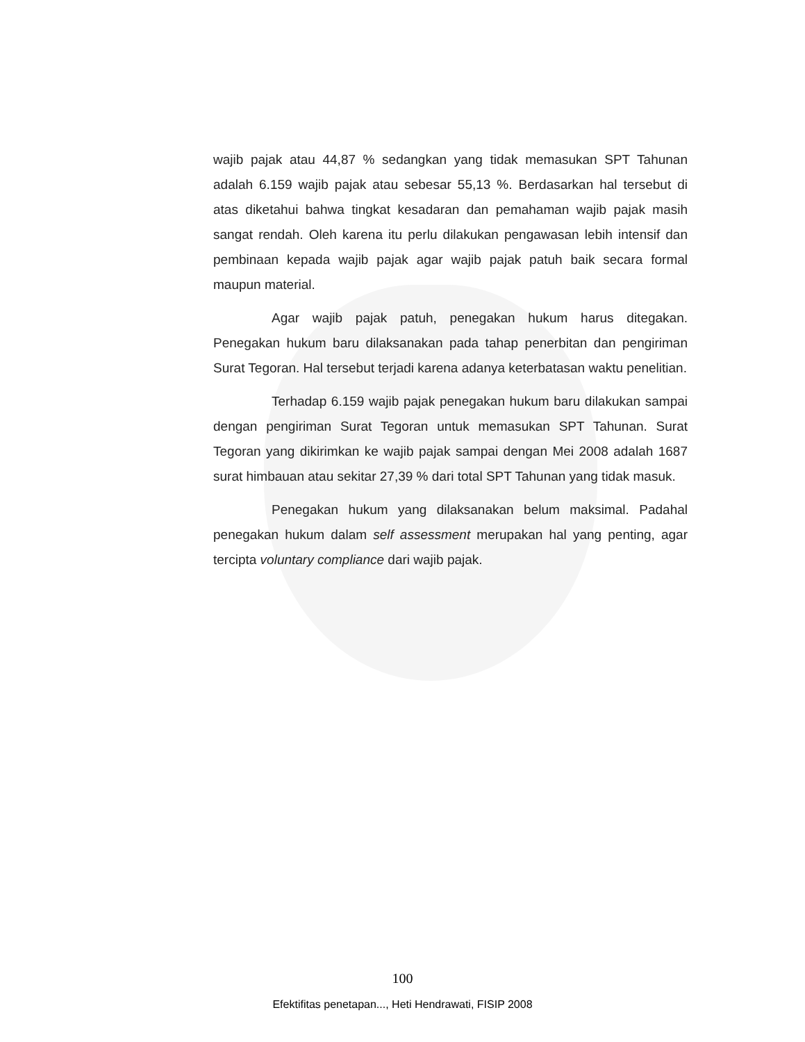wajib pajak atau 44,87 % sedangkan yang tidak memasukan SPT Tahunan adalah 6.159 wajib pajak atau sebesar 55,13 %. Berdasarkan hal tersebut di atas diketahui bahwa tingkat kesadaran dan pemahaman wajib pajak masih sangat rendah. Oleh karena itu perlu dilakukan pengawasan lebih intensif dan pembinaan kepada wajib pajak agar wajib pajak patuh baik secara formal maupun material.
Agar wajib pajak patuh, penegakan hukum harus ditegakan. Penegakan hukum baru dilaksanakan pada tahap penerbitan dan pengiriman Surat Tegoran. Hal tersebut terjadi karena adanya keterbatasan waktu penelitian.
Terhadap 6.159 wajib pajak penegakan hukum baru dilakukan sampai dengan pengiriman Surat Tegoran untuk memasukan SPT Tahunan. Surat Tegoran yang dikirimkan ke wajib pajak sampai dengan Mei 2008 adalah 1687 surat himbauan atau sekitar 27,39 % dari total SPT Tahunan yang tidak masuk.
Penegakan hukum yang dilaksanakan belum maksimal. Padahal penegakan hukum dalam self assessment merupakan hal yang penting, agar tercipta voluntary compliance dari wajib pajak.
100
Efektifitas penetapan..., Heti Hendrawati, FISIP 2008